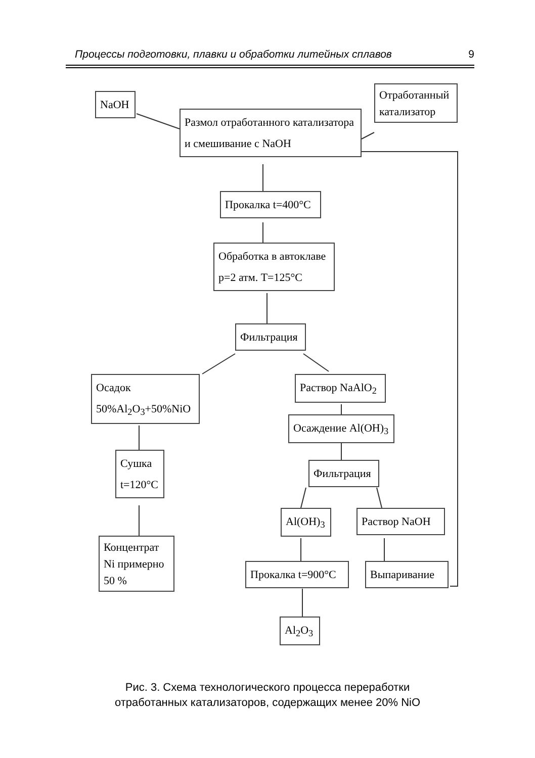Процессы подготовки, плавки и обработки литейных сплавов 9
NaOH
Отработанный катализатор
Размол отработанного катализатора
и смешивание с NaOH
Прокалка t=400°C
Обработка в автоклаве
p=2 атм. T=125°C
Фильтрация
Осадок
50%Al<sub>2</sub>O<sub>3</sub>+50%NiO
Раствор NaAlO<sub>2</sub>
Осаждение Al(OH)<sub>3</sub>
Сушка
t=120°C
Фильтрация
Al(OH)<sub>3</sub> Раствор NaOH
Концентрат Ni примерно 50 %
Прокалка t=900°C
Выпаривание
Al<sub>2</sub>O<sub>3</sub>
Рис. 3. Схема технологического процесса переработки
отработанных катализаторов, содержащих менее 20% NiO